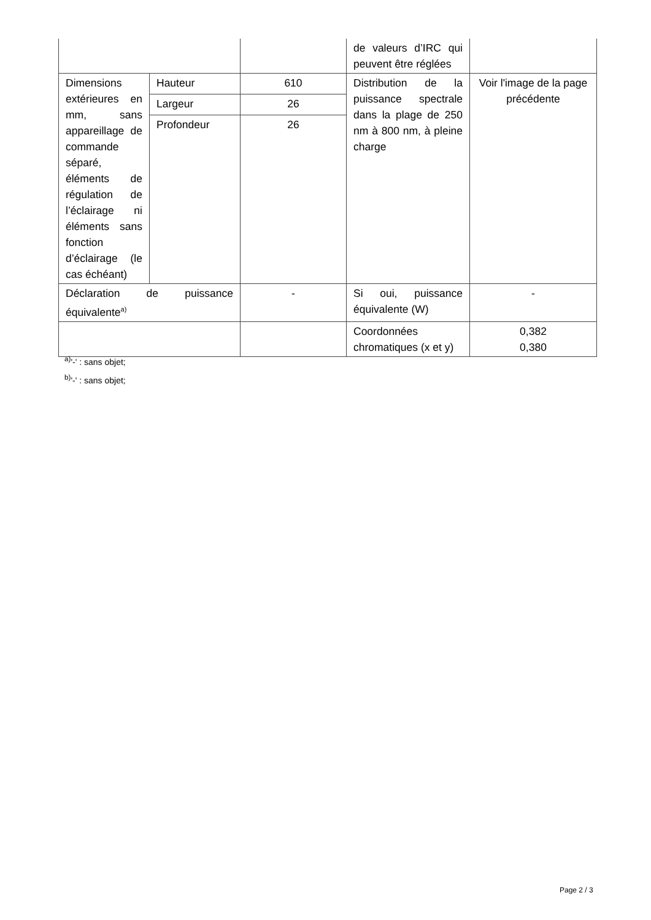| | | | de valeurs d’IRC qui peuvent être réglées | |
| Dimensions extérieures en mm, sans appareillage de commande séparé, éléments de régulation de l’éclairage ni éléments sans fonction d’éclairage (le cas échéant) | Hauteur | 610 | Distribution de la puissance spectrale dans la plage de 250 nm à 800 nm, à pleine charge | Voir l'image de la page précédente |
| | Largeur | 26 | | |
| | Profondeur | 26 | | |
| Déclaration de puissance équivalente<sup>a)</sup> | | - | Si oui, puissance équivalente (W) | - |
| | | | Coordonnées chromatiques (x et y) | 0,382 0,380 |
<sup>a)</sup> '-' : sans objet;
<sup>b)</sup> '-' : sans objet;
Page 2 / 3